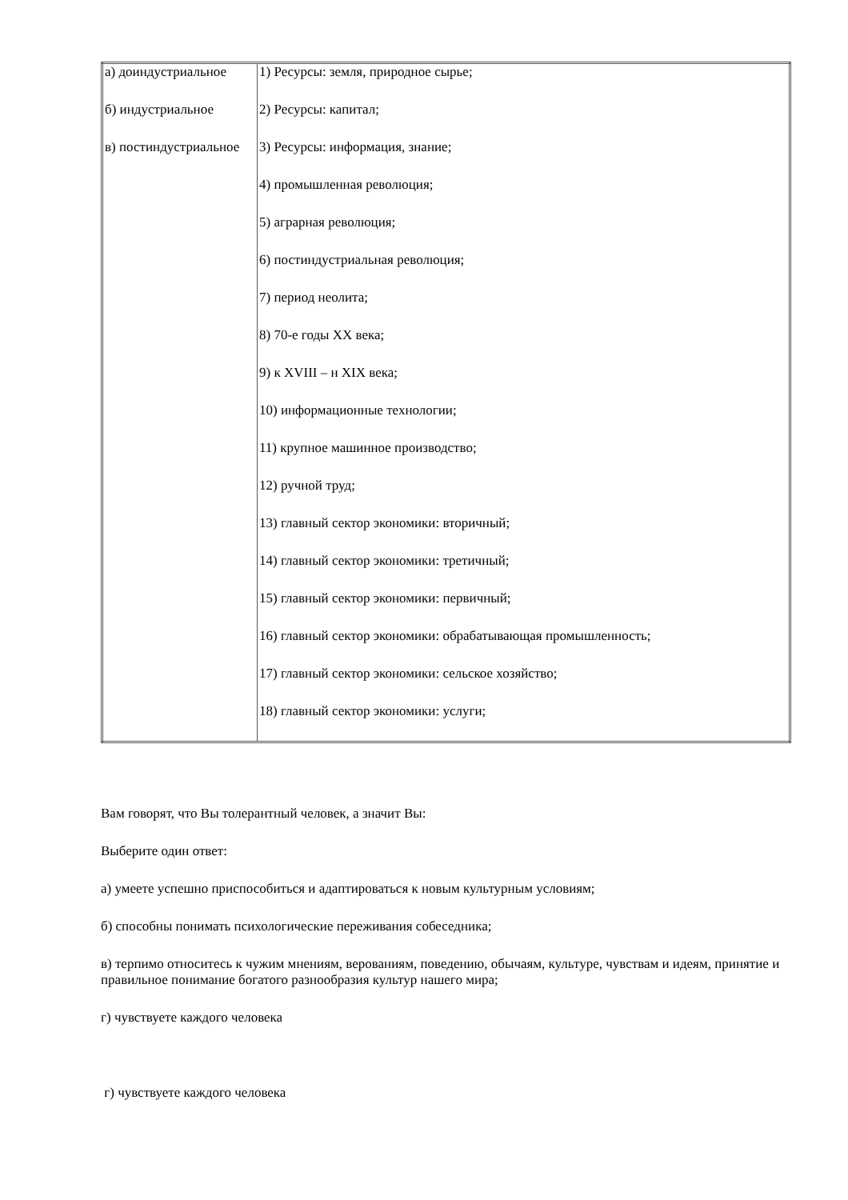| а) доиндустриальное б) индустриальное в) постиндустриальное | 1) Ресурсы: земля, природное сырье; 2) Ресурсы: капитал; 3) Ресурсы: информация, знание; 4) промышленная революция; 5) аграрная революция; 6) постиндустриальная революция; 7) период неолита; 8) 70-е годы XX века; 9) к XVIII – н XIX века; 10) информационные технологии; 11) крупное машинное производство; 12) ручной труд; 13) главный сектор экономики: вторичный; 14) главный сектор экономики: третичный; 15) главный сектор экономики: первичный; 16) главный сектор экономики: обрабатывающая промышленность; 17) главный сектор экономики: сельское хозяйство; 18) главный сектор экономики: услуги; |
Вам говорят, что Вы толерантный человек, а значит Вы:
Выберите один ответ:
а) умеете успешно приспособиться и адаптироваться к новым культурным условиям;
б) способны понимать психологические переживания собеседника;
в) терпимо относитесь к чужим мнениям, верованиям, поведению, обычаям, культуре, чувствам и идеям, принятие и правильное понимание богатого разнообразия культур нашего мира;
г) чувствуете каждого человека
г) чувствуете каждого человека